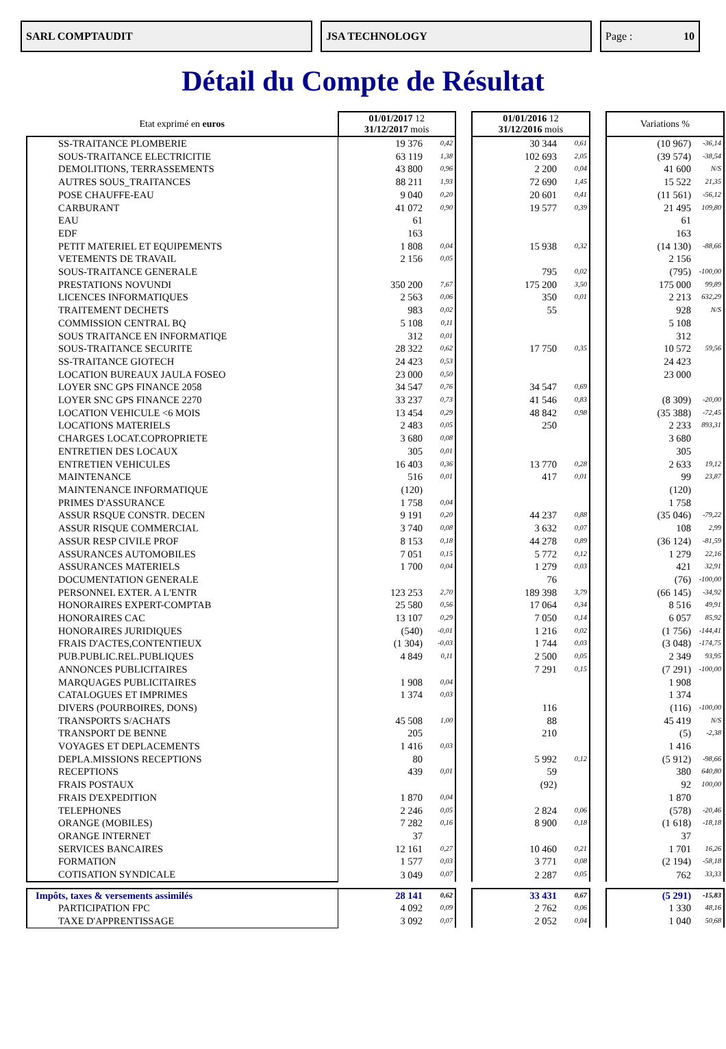SARL COMPTAUDIT JSA TECHNOLOGY Page : 10
Détail du Compte de Résultat
| Etat exprimé en euros | 01/01/2017 12 31/12/2017 mois | | | 01/01/2016 12 31/12/2016 mois | | | Variations % | |
| --- | --- | --- | --- | --- | --- | --- | --- | --- |
| SS-TRAITANCE PLOMBERIE | 19 376 | 0,42 | | 30 344 | 0,61 | | (10 967) | -36,14 |
| SOUS-TRAITANCE ELECTRICITIE | 63 119 | 1,38 | | 102 693 | 2,05 | | (39 574) | -38,54 |
| DEMOLITIONS, TERRASSEMENTS | 43 800 | 0,96 | | 2 200 | 0,04 | | 41 600 | N/S |
| AUTRES SOUS_TRAITANCES | 88 211 | 1,93 | | 72 690 | 1,45 | | 15 522 | 21,35 |
| POSE CHAUFFE-EAU | 9 040 | 0,20 | | 20 601 | 0,41 | | (11 561) | -56,12 |
| CARBURANT | 41 072 | 0,90 | | 19 577 | 0,39 | | 21 495 | 109,80 |
| EAU | 61 | | | | | | 61 | |
| EDF | 163 | | | | | | 163 | |
| PETIT MATERIEL ET EQUIPEMENTS | 1 808 | 0,04 | | 15 938 | 0,32 | | (14 130) | -88,66 |
| VETEMENTS DE TRAVAIL | 2 156 | 0,05 | | | | | 2 156 | |
| SOUS-TRAITANCE GENERALE | | | | 795 | 0,02 | | (795) | -100,00 |
| PRESTATIONS NOVUNDI | 350 200 | 7,67 | | 175 200 | 3,50 | | 175 000 | 99,89 |
| LICENCES INFORMATIQUES | 2 563 | 0,06 | | 350 | 0,01 | | 2 213 | 632,29 |
| TRAITEMENT DECHETS | 983 | 0,02 | | 55 | | | 928 | N/S |
| COMMISSION CENTRAL BQ | 5 108 | 0,11 | | | | | 5 108 | |
| SOUS TRAITANCE EN INFORMATIQE | 312 | 0,01 | | | | | 312 | |
| SOUS-TRAITANCE SECURITE | 28 322 | 0,62 | | 17 750 | 0,35 | | 10 572 | 59,56 |
| SS-TRAITANCE GIOTECH | 24 423 | 0,53 | | | | | 24 423 | |
| LOCATION BUREAUX JAULA FOSEO | 23 000 | 0,50 | | | | | 23 000 | |
| LOYER SNC GPS FINANCE 2058 | 34 547 | 0,76 | | 34 547 | 0,69 | | | |
| LOYER SNC GPS FINANCE 2270 | 33 237 | 0,73 | | 41 546 | 0,83 | | (8 309) | -20,00 |
| LOCATION VEHICULE <6 MOIS | 13 454 | 0,29 | | 48 842 | 0,98 | | (35 388) | -72,45 |
| LOCATIONS MATERIELS | 2 483 | 0,05 | | 250 | | | 2 233 | 893,31 |
| CHARGES LOCAT.COPROPRIETE | 3 680 | 0,08 | | | | | 3 680 | |
| ENTRETIEN DES LOCAUX | 305 | 0,01 | | | | | 305 | |
| ENTRETIEN VEHICULES | 16 403 | 0,36 | | 13 770 | 0,28 | | 2 633 | 19,12 |
| MAINTENANCE | 516 | 0,01 | | 417 | 0,01 | | 99 | 23,87 |
| MAINTENANCE INFORMATIQUE | (120) | | | | | | (120) | |
| PRIMES D'ASSURANCE | 1 758 | 0,04 | | | | | 1 758 | |
| ASSUR RSQUE CONSTR. DECEN | 9 191 | 0,20 | | 44 237 | 0,88 | | (35 046) | -79,22 |
| ASSUR RISQUE COMMERCIAL | 3 740 | 0,08 | | 3 632 | 0,07 | | 108 | 2,99 |
| ASSUR RESP CIVILE PROF | 8 153 | 0,18 | | 44 278 | 0,89 | | (36 124) | -81,59 |
| ASSURANCES AUTOMOBILES | 7 051 | 0,15 | | 5 772 | 0,12 | | 1 279 | 22,16 |
| ASSURANCES MATERIELS | 1 700 | 0,04 | | 1 279 | 0,03 | | 421 | 32,91 |
| DOCUMENTATION GENERALE | | | | 76 | | | (76) | -100,00 |
| PERSONNEL EXTER. A L'ENTR | 123 253 | 2,70 | | 189 398 | 3,79 | | (66 145) | -34,92 |
| HONORAIRES EXPERT-COMPTAB | 25 580 | 0,56 | | 17 064 | 0,34 | | 8 516 | 49,91 |
| HONORAIRES CAC | 13 107 | 0,29 | | 7 050 | 0,14 | | 6 057 | 85,92 |
| HONORAIRES JURIDIQUES | (540) | -0,01 | | 1 216 | 0,02 | | (1 756) | -144,41 |
| FRAIS D'ACTES,CONTENTIEUX | (1 304) | -0,03 | | 1 744 | 0,03 | | (3 048) | -174,75 |
| PUB.PUBLIC.REL.PUBLIQUES | 4 849 | 0,11 | | 2 500 | 0,05 | | 2 349 | 93,95 |
| ANNONCES PUBLICITAIRES | | | | 7 291 | 0,15 | | (7 291) | -100,00 |
| MARQUAGES PUBLICITAIRES | 1 908 | 0,04 | | | | | 1 908 | |
| CATALOGUES ET IMPRIMES | 1 374 | 0,03 | | | | | 1 374 | |
| DIVERS (POURBOIRES, DONS) | | | | 116 | | | (116) | -100,00 |
| TRANSPORTS S/ACHATS | 45 508 | 1,00 | | 88 | | | 45 419 | N/S |
| TRANSPORT DE BENNE | 205 | | | 210 | | | (5) | -2,38 |
| VOYAGES ET DEPLACEMENTS | 1 416 | 0,03 | | | | | 1 416 | |
| DEPLA.MISSIONS RECEPTIONS | 80 | | | 5 992 | 0,12 | | (5 912) | -98,66 |
| RECEPTIONS | 439 | 0,01 | | 59 | | | 380 | 640,80 |
| FRAIS POSTAUX | | | | (92) | | | 92 | 100,00 |
| FRAIS D'EXPEDITION | 1 870 | 0,04 | | | | | 1 870 | |
| TELEPHONES | 2 246 | 0,05 | | 2 824 | 0,06 | | (578) | -20,46 |
| ORANGE (MOBILES) | 7 282 | 0,16 | | 8 900 | 0,18 | | (1 618) | -18,18 |
| ORANGE INTERNET | 37 | | | | | | 37 | |
| SERVICES BANCAIRES | 12 161 | 0,27 | | 10 460 | 0,21 | | 1 701 | 16,26 |
| FORMATION | 1 577 | 0,03 | | 3 771 | 0,08 | | (2 194) | -58,18 |
| COTISATION SYNDICALE | 3 049 | 0,07 | | 2 287 | 0,05 | | 762 | 33,33 |
| Impôts, taxes & versements assimilés | 28 141 | 0,62 | | 33 431 | 0,67 | | (5 291) | -15,83 |
| PARTICIPATION FPC | 4 092 | 0,09 | | 2 762 | 0,06 | | 1 330 | 48,16 |
| TAXE D'APPRENTISSAGE | 3 092 | 0,07 | | 2 052 | 0,04 | | 1 040 | 50,68 |